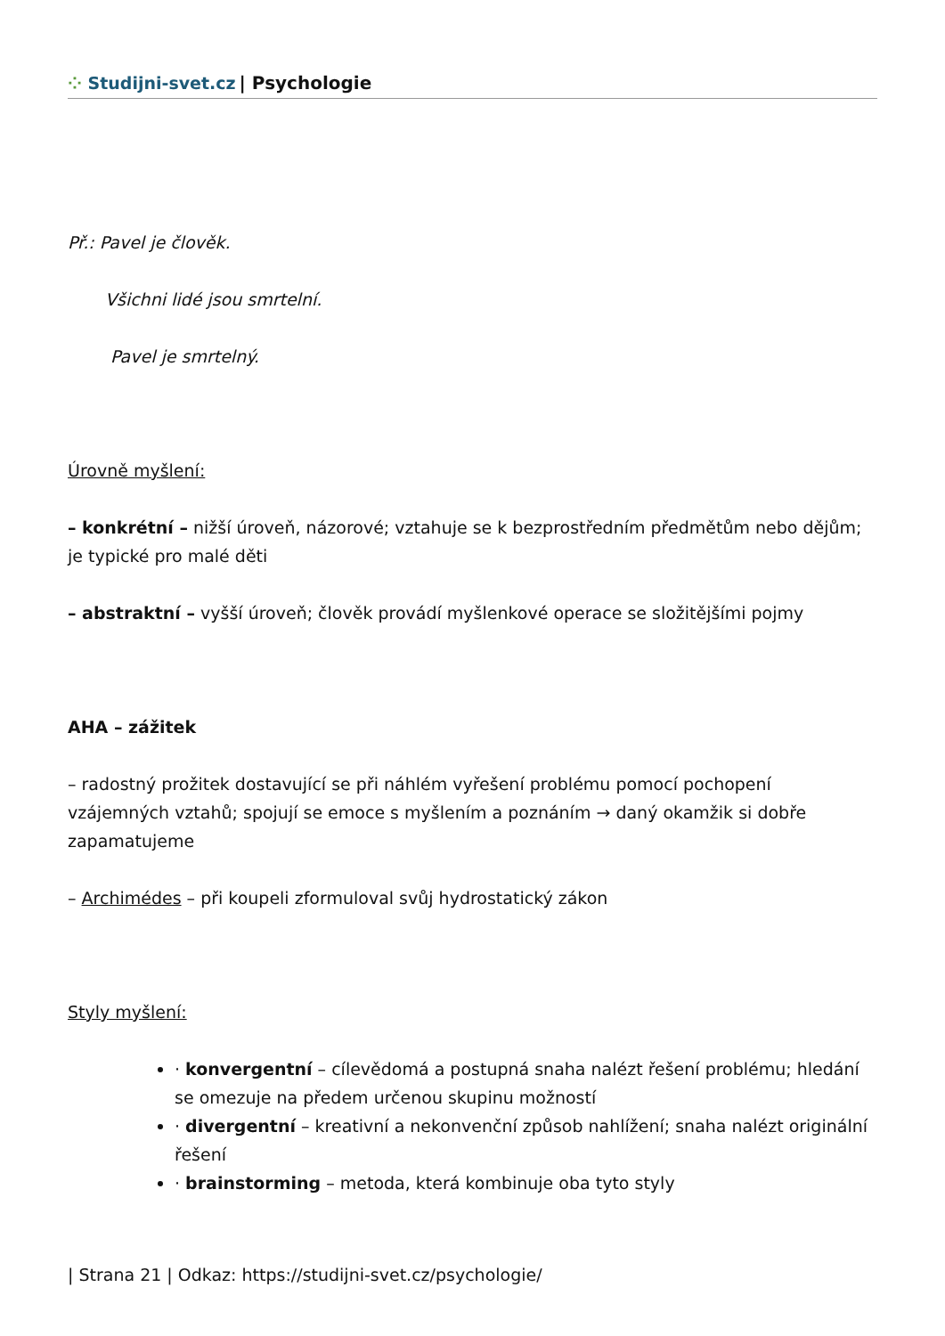⁘ Studijni-svet.cz | Psychologie
Př.: Pavel je člověk.
Všichni lidé jsou smrtelní.
Pavel je smrtelný.
Úrovně myšlení:
– konkrétní – nižší úroveň, názorové; vztahuje se k bezprostředním předmětům nebo dějům; je typické pro malé děti
– abstraktní – vyšší úroveň; člověk provádí myšlenkové operace se složitějšími pojmy
AHA – zážitek
– radostný prožitek dostavující se při náhlém vyřešení problému pomocí pochopení vzájemných vztahů; spojují se emoce s myšlením a poznáním → daný okamžik si dobře zapamatujeme
– Archimédes – při koupeli zformuloval svůj hydrostatický zákon
Styly myšlení:
· konvergentní – cílevědomá a postupná snaha nalézt řešení problému; hledání se omezuje na předem určenou skupinu možností
· divergentní – kreativní a nekonvenční způsob nahlížení; snaha nalézt originální řešení
· brainstorming – metoda, která kombinuje oba tyto styly
| Strana 21 | Odkaz: https://studijni-svet.cz/psychologie/